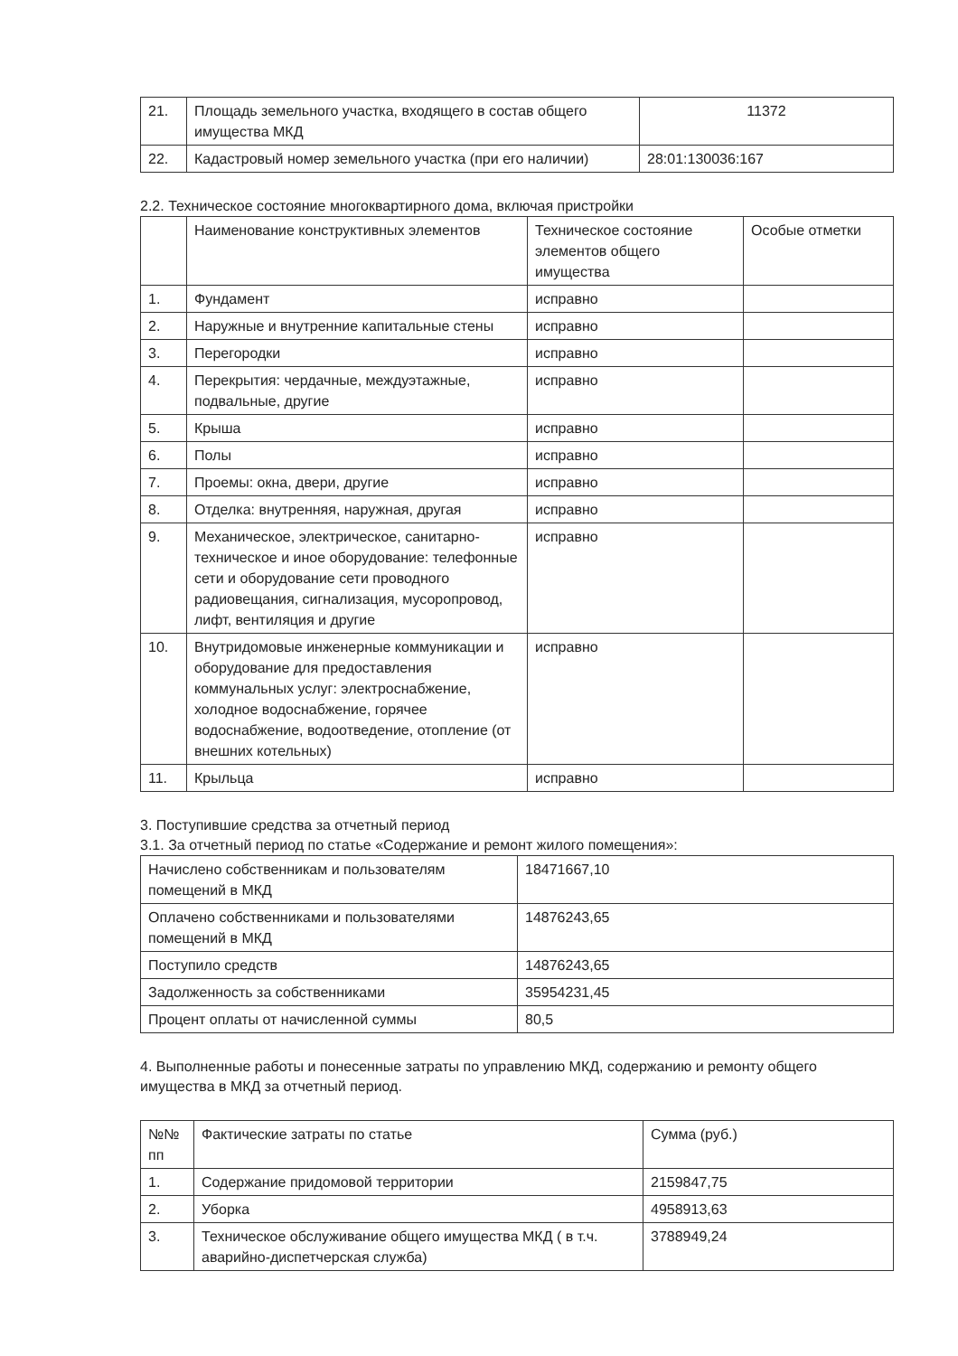| 21. | Площадь земельного участка, входящего в состав общего имущества МКД | 11372 |
| 22. | Кадастровый номер земельного участка (при его наличии) | 28:01:130036:167 |
2.2. Техническое состояние многоквартирного дома, включая пристройки
| | Наименование конструктивных элементов | Техническое состояние элементов общего имущества | Особые отметки |
| --- | --- | --- | --- |
| 1. | Фундамент | исправно | |
| 2. | Наружные и внутренние капитальные стены | исправно | |
| 3. | Перегородки | исправно | |
| 4. | Перекрытия: чердачные, междуэтажные, подвальные, другие | исправно | |
| 5. | Крыша | исправно | |
| 6. | Полы | исправно | |
| 7. | Проемы: окна, двери, другие | исправно | |
| 8. | Отделка: внутренняя, наружная, другая | исправно | |
| 9. | Механическое, электрическое, санитарно-техническое и иное оборудование: телефонные сети и оборудование сети проводного радиовещания, сигнализация, мусоропровод, лифт, вентиляция и другие | исправно | |
| 10. | Внутридомовые инженерные коммуникации и оборудование для предоставления коммунальных услуг: электроснабжение, холодное водоснабжение, горячее водоснабжение, водоотведение, отопление (от внешних котельных) | исправно | |
| 11. | Крыльца | исправно | |
3. Поступившие средства за отчетный период
3.1. За отчетный период по статье «Содержание и ремонт жилого помещения»:
| Начислено собственникам и пользователям помещений в МКД | 18471667,10 |
| Оплачено собственниками и пользователями помещений в МКД | 14876243,65 |
| Поступило средств | 14876243,65 |
| Задолженность за собственниками | 35954231,45 |
| Процент оплаты от начисленной суммы | 80,5 |
4. Выполненные работы и понесенные затраты по управлению МКД, содержанию и ремонту общего имущества в МКД за отчетный период.
| №№ пп | Фактические затраты по статье | Сумма (руб.) |
| --- | --- | --- |
| 1. | Содержание придомовой территории | 2159847,75 |
| 2. | Уборка | 4958913,63 |
| 3. | Техническое обслуживание общего имущества МКД ( в т.ч. аварийно-диспетчерская служба) | 3788949,24 |